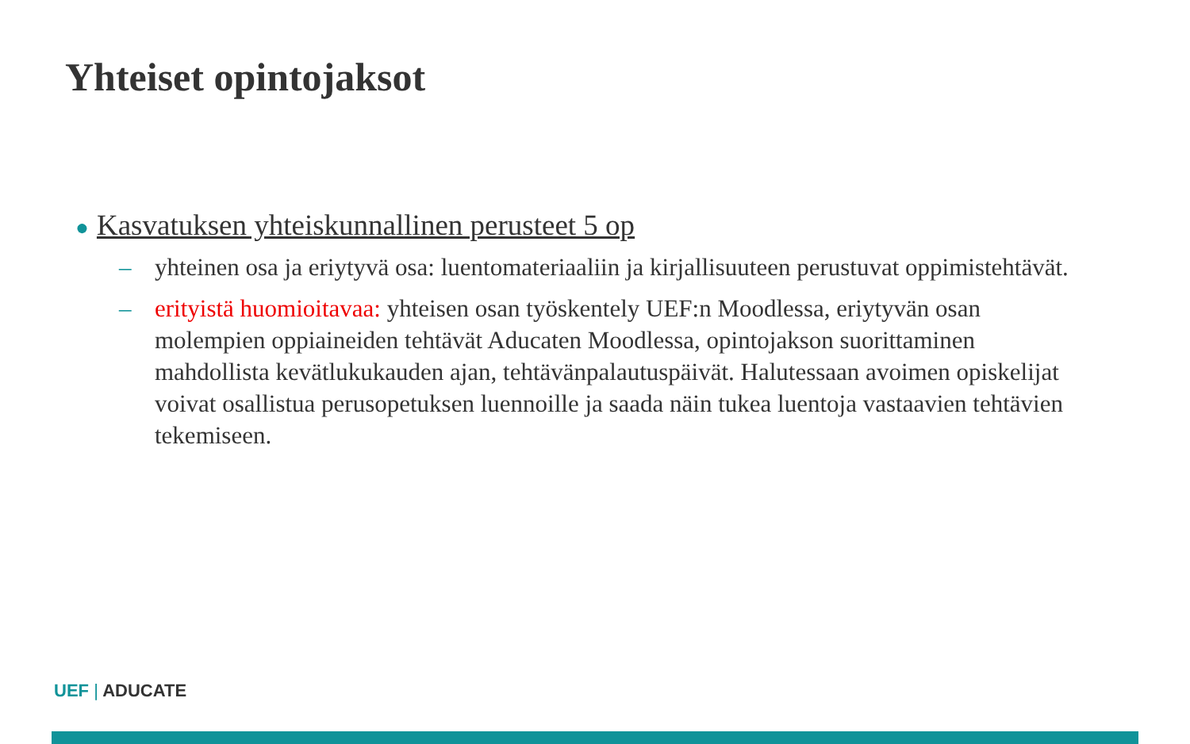Yhteiset opintojaksot
● Kasvatuksen yhteiskunnallinen perusteet 5 op
– yhteinen osa ja eriytyvä osa: luentomateriaaliin ja kirjallisuuteen perustuvat oppimistehtävät.
– erityistä huomioitavaa: yhteisen osan työskentely UEF:n Moodlessa, eriytyvän osan molempien oppiaineiden tehtävät Aducaten Moodlessa, opintojakson suorittaminen mahdollista kevätlukukauden ajan, tehtävänpalautuspäivät. Halutessaan avoimen opiskelijat voivat osallistua perusopetuksen luennoille ja saada näin tukea luentoja vastaavien tehtävien tekemiseen.
UEF | ADUCATE